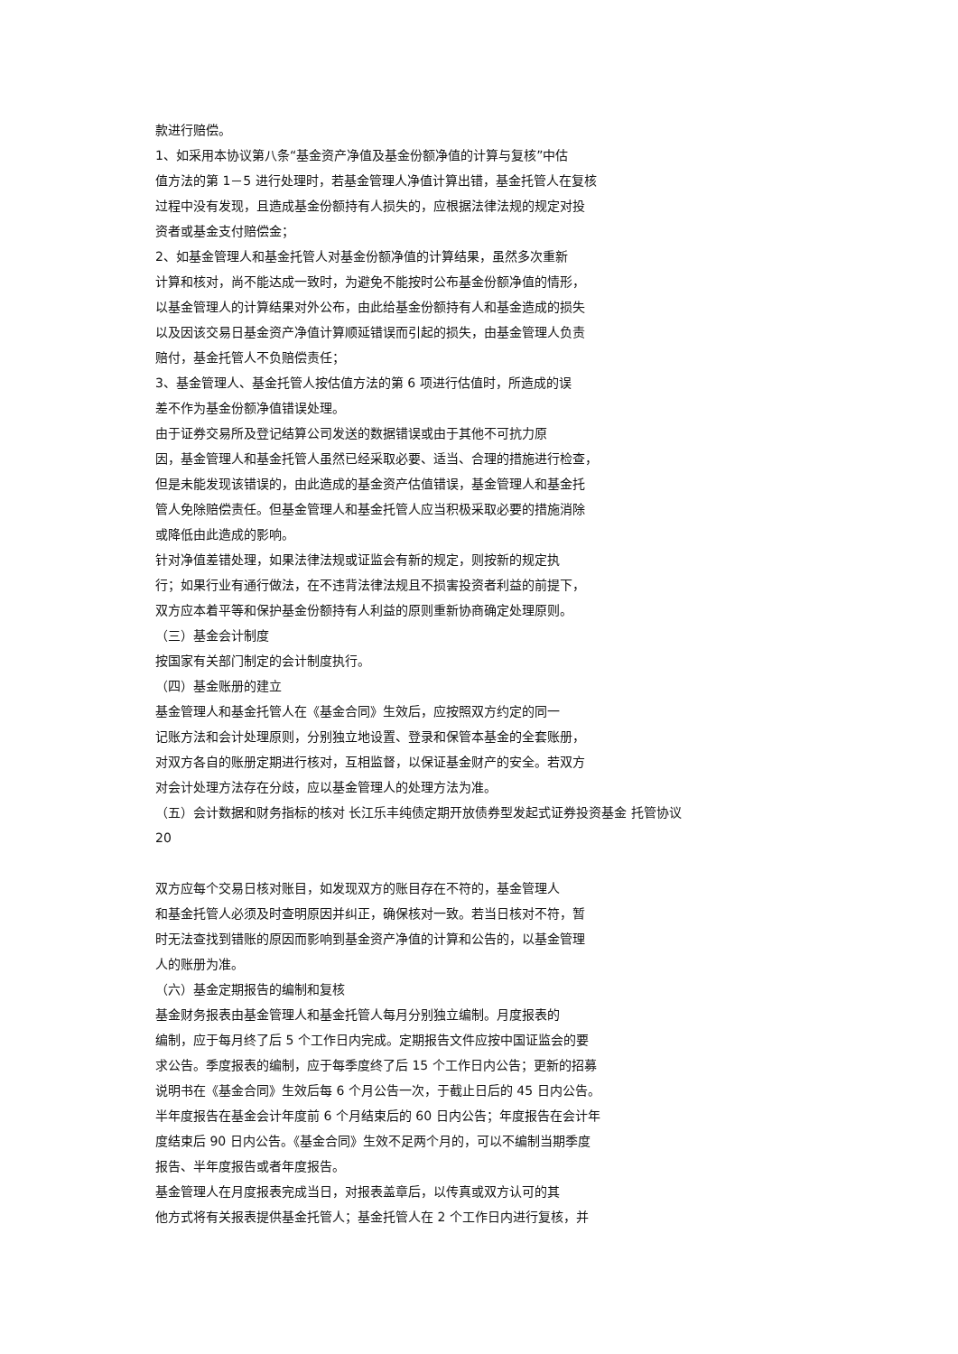款进行赔偿。
1、如采用本协议第八条“基金资产净值及基金份额净值的计算与复核”中估
值方法的第 1－5 进行处理时，若基金管理人净值计算出错，基金托管人在复核
过程中没有发现，且造成基金份额持有人损失的，应根据法律法规的规定对投
资者或基金支付赔偿金；
2、如基金管理人和基金托管人对基金份额净值的计算结果，虽然多次重新
计算和核对，尚不能达成一致时，为避免不能按时公布基金份额净值的情形，
以基金管理人的计算结果对外公布，由此给基金份额持有人和基金造成的损失
以及因该交易日基金资产净值计算顺延错误而引起的损失，由基金管理人负责
赔付，基金托管人不负赔偿责任；
3、基金管理人、基金托管人按估值方法的第 6 项进行估值时，所造成的误
差不作为基金份额净值错误处理。
由于证券交易所及登记结算公司发送的数据错误或由于其他不可抗力原
因，基金管理人和基金托管人虽然已经采取必要、适当、合理的措施进行检查，
但是未能发现该错误的，由此造成的基金资产估值错误，基金管理人和基金托
管人免除赔偿责任。但基金管理人和基金托管人应当积极采取必要的措施消除
或降低由此造成的影响。
针对净值差错处理，如果法律法规或证监会有新的规定，则按新的规定执
行；如果行业有通行做法，在不违背法律法规且不损害投资者利益的前提下，
双方应本着平等和保护基金份额持有人利益的原则重新协商确定处理原则。
（三）基金会计制度
按国家有关部门制定的会计制度执行。
（四）基金账册的建立
基金管理人和基金托管人在《基金合同》生效后，应按照双方约定的同一
记账方法和会计处理原则，分别独立地设置、登录和保管本基金的全套账册，
对双方各自的账册定期进行核对，互相监督，以保证基金财产的安全。若双方
对会计处理方法存在分歧，应以基金管理人的处理方法为准。
（五）会计数据和财务指标的核对 长江乐丰纯债定期开放债券型发起式证券投资基金 托管协议
20
双方应每个交易日核对账目，如发现双方的账目存在不符的，基金管理人
和基金托管人必须及时查明原因并纠正，确保核对一致。若当日核对不符，暂
时无法查找到错账的原因而影响到基金资产净值的计算和公告的，以基金管理
人的账册为准。
（六）基金定期报告的编制和复核
基金财务报表由基金管理人和基金托管人每月分别独立编制。月度报表的
编制，应于每月终了后 5 个工作日内完成。定期报告文件应按中国证监会的要
求公告。季度报表的编制，应于每季度终了后 15 个工作日内公告；更新的招募
说明书在《基金合同》生效后每 6 个月公告一次，于截止日后的 45 日内公告。
半年度报告在基金会计年度前 6 个月结束后的 60 日内公告；年度报告在会计年
度结束后 90 日内公告。《基金合同》生效不足两个月的，可以不编制当期季度
报告、半年度报告或者年度报告。
基金管理人在月度报表完成当日，对报表盖章后，以传真或双方认可的其
他方式将有关报表提供基金托管人；基金托管人在 2 个工作日内进行复核，并